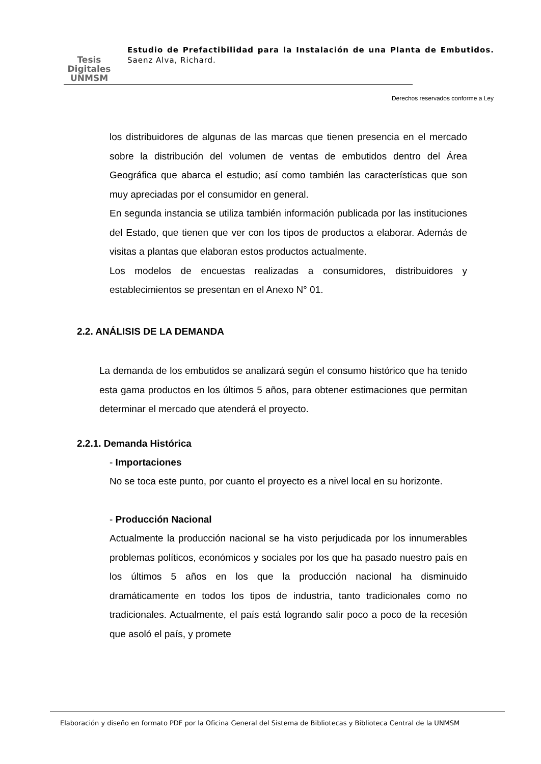Tesis
Digitales
UNMSM
Estudio de Prefactibilidad para la Instalación de una Planta de Embutidos. Saenz Alva, Richard.
Derechos reservados conforme a Ley
los distribuidores de algunas de las marcas que tienen presencia en el mercado sobre la distribución del volumen de ventas de embutidos dentro del Área Geográfica que abarca el estudio; así como también las características que son muy apreciadas por el consumidor en general.
En segunda instancia se utiliza también información publicada por las instituciones del Estado, que tienen que ver con los tipos de productos a elaborar. Además de visitas a plantas que elaboran estos productos actualmente.
Los modelos de encuestas realizadas a consumidores, distribuidores y establecimientos se presentan en el Anexo N° 01.
2.2. ANÁLISIS DE LA DEMANDA
La demanda de los embutidos se analizará según el consumo histórico que ha tenido esta gama productos en los últimos 5 años, para obtener estimaciones que permitan determinar el mercado que atenderá el proyecto.
2.2.1. Demanda Histórica
- Importaciones
No se toca este punto, por cuanto el proyecto es a nivel local en su horizonte.
- Producción Nacional
Actualmente la producción nacional se ha visto perjudicada por los innumerables problemas políticos, económicos y sociales por los que ha pasado nuestro país en los últimos 5 años en los que la producción nacional ha disminuido dramáticamente en todos los tipos de industria, tanto tradicionales como no tradicionales. Actualmente, el país está logrando salir poco a poco de la recesión que asoló el país, y promete
Elaboración y diseño en formato PDF por la Oficina General del Sistema de Bibliotecas y Biblioteca Central de la UNMSM